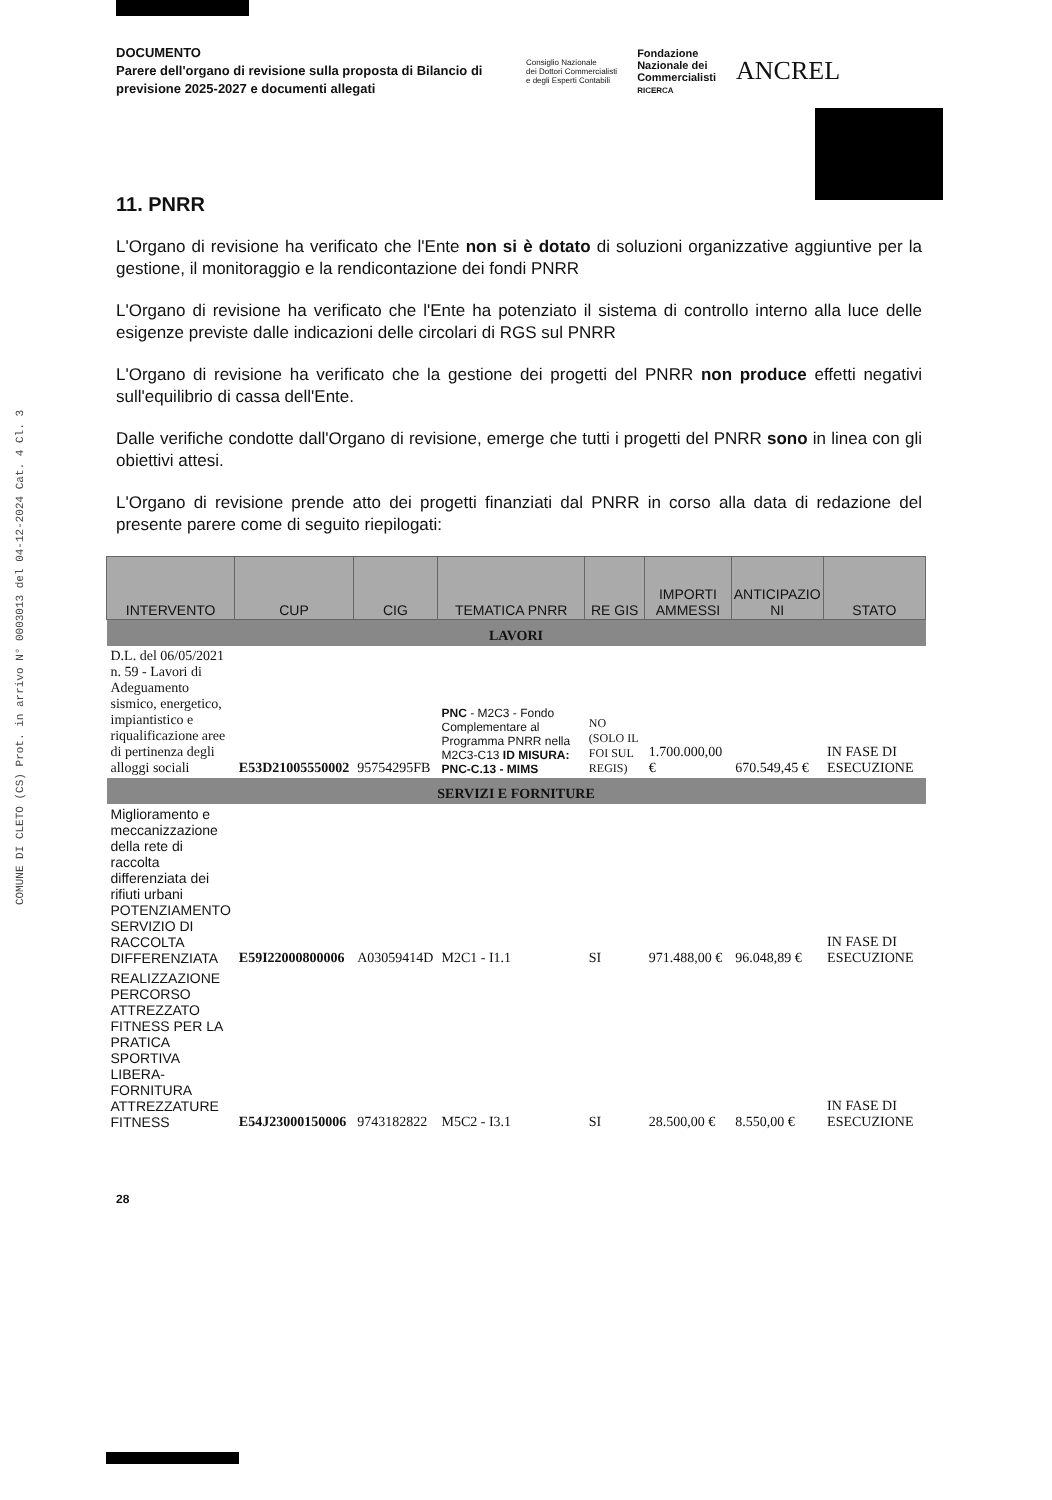COMUNE DI CLETO (CS) Prot. in arrivo N° 0003013 del 04-12-2024 Cat. 4 Cl. 3
DOCUMENTO
Parere dell'organo di revisione sulla proposta di Bilancio di previsione 2025-2027 e documenti allegati
Consiglio Nazionale
dei Dottori Commercialisti
e degli Esperti Contabili
Fondazione
Nazionale dei
Commercialisti
RICERCA
ANCREL
11. PNRR
L'Organo di revisione ha verificato che l'Ente non si è dotato di soluzioni organizzative aggiuntive per la gestione, il monitoraggio e la rendicontazione dei fondi PNRR
L'Organo di revisione ha verificato che l'Ente ha potenziato il sistema di controllo interno alla luce delle esigenze previste dalle indicazioni delle circolari di RGS sul PNRR
L'Organo di revisione ha verificato che la gestione dei progetti del PNRR non produce effetti negativi sull'equilibrio di cassa dell'Ente.
Dalle verifiche condotte dall'Organo di revisione, emerge che tutti i progetti del PNRR sono in linea con gli obiettivi attesi.
L'Organo di revisione prende atto dei progetti finanziati dal PNRR in corso alla data di redazione del presente parere come di seguito riepilogati:
| INTERVENTO | CUP | CIG | TEMATICA PNRR | RE GIS | IMPORTI AMMESSI | ANTICIPAZIO NI | STATO |
| --- | --- | --- | --- | --- | --- | --- | --- |
| LAVORI | | | | | | | |
| D.L. del 06/05/2021 n. 59 - Lavori di Adeguamento sismico, energetico, impiantistico e riqualificazione aree di pertinenza degli alloggi sociali | E53D21005550002 | 95754295FB | PNC - M2C3 - Fondo Complementare al Programma PNRR nella M2C3-C13 ID MISURA: PNC-C.13 - MIMS | NO (SOLO IL FOI SUL REGIS) | 1.700.000,00 € | 670.549,45 € | IN FASE DI ESECUZIONE |
| SERVIZI E FORNITURE | | | | | | | |
| Miglioramento e meccanizzazione della rete di raccolta differenziata dei rifiuti urbani POTENZIAMENTO SERVIZIO DI RACCOLTA DIFFERENZIATA | E59I22000800006 | A03059414D | M2C1 - I1.1 | SI | 971.488,00 € | 96.048,89 € | IN FASE DI ESECUZIONE |
| REALIZZAZIONE PERCORSO ATTREZZATO FITNESS PER LA PRATICA SPORTIVA LIBERA-FORNITURA ATTREZZATURE FITNESS | E54J23000150006 | 9743182822 | M5C2 - I3.1 | SI | 28.500,00 € | 8.550,00 € | IN FASE DI ESECUZIONE |
28